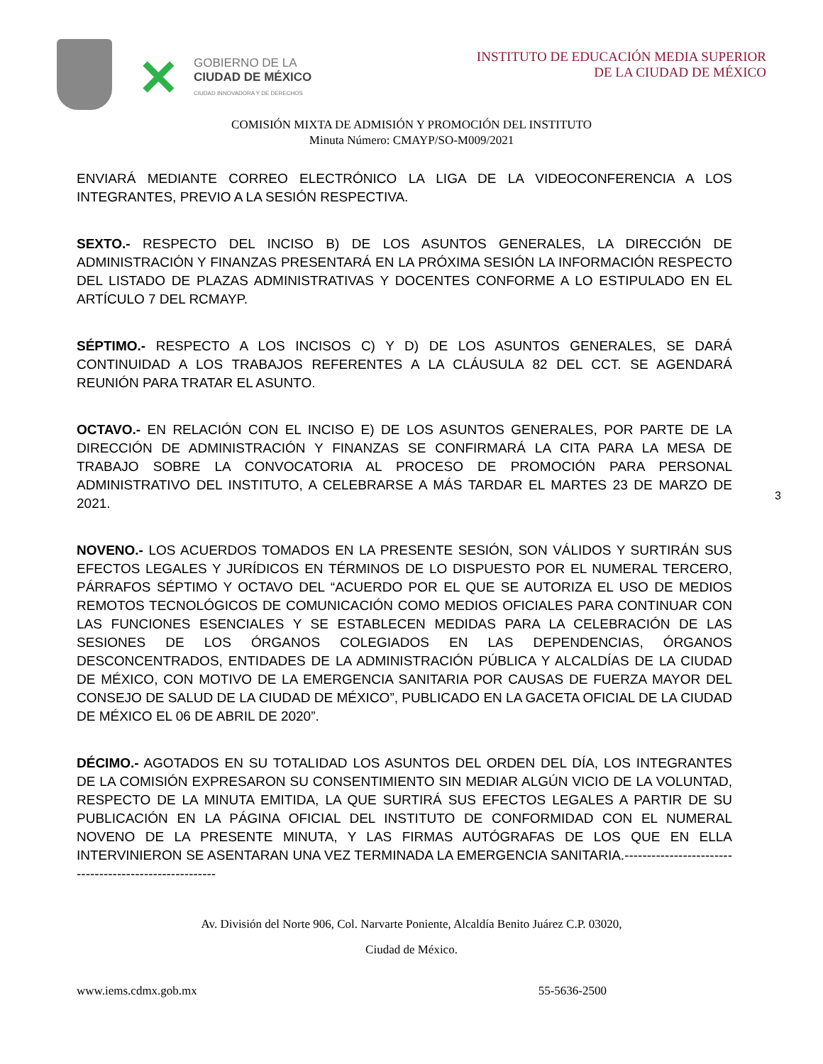✕
GOBIERNO DE LA
CIUDAD DE MÉXICO
CIUDAD INNOVADORA Y DE DERECHOS
INSTITUTO DE EDUCACIÓN MEDIA SUPERIOR
DE LA CIUDAD DE MÉXICO
COMISIÓN MIXTA DE ADMISIÓN Y PROMOCIÓN DEL INSTITUTO
Minuta Número: CMAYP/SO-M009/2021
ENVIARÁ MEDIANTE CORREO ELECTRÓNICO LA LIGA DE LA VIDEOCONFERENCIA A LOS INTEGRANTES, PREVIO A LA SESIÓN RESPECTIVA.
SEXTO.- RESPECTO DEL INCISO B) DE LOS ASUNTOS GENERALES, LA DIRECCIÓN DE ADMINISTRACIÓN Y FINANZAS PRESENTARÁ EN LA PRÓXIMA SESIÓN LA INFORMACIÓN RESPECTO DEL LISTADO DE PLAZAS ADMINISTRATIVAS Y DOCENTES CONFORME A LO ESTIPULADO EN EL ARTÍCULO 7 DEL RCMAYP.
SÉPTIMO.- RESPECTO A LOS INCISOS C) Y D) DE LOS ASUNTOS GENERALES, SE DARÁ CONTINUIDAD A LOS TRABAJOS REFERENTES A LA CLÁUSULA 82 DEL CCT. SE AGENDARÁ REUNIÓN PARA TRATAR EL ASUNTO.
OCTAVO.- EN RELACIÓN CON EL INCISO E) DE LOS ASUNTOS GENERALES, POR PARTE DE LA DIRECCIÓN DE ADMINISTRACIÓN Y FINANZAS SE CONFIRMARÁ LA CITA PARA LA MESA DE TRABAJO SOBRE LA CONVOCATORIA AL PROCESO DE PROMOCIÓN PARA PERSONAL ADMINISTRATIVO DEL INSTITUTO, A CELEBRARSE A MÁS TARDAR EL MARTES 23 DE MARZO DE 2021.
NOVENO.- LOS ACUERDOS TOMADOS EN LA PRESENTE SESIÓN, SON VÁLIDOS Y SURTIRÁN SUS EFECTOS LEGALES Y JURÍDICOS EN TÉRMINOS DE LO DISPUESTO POR EL NUMERAL TERCERO, PÁRRAFOS SÉPTIMO Y OCTAVO DEL “ACUERDO POR EL QUE SE AUTORIZA EL USO DE MEDIOS REMOTOS TECNOLÓGICOS DE COMUNICACIÓN COMO MEDIOS OFICIALES PARA CONTINUAR CON LAS FUNCIONES ESENCIALES Y SE ESTABLECEN MEDIDAS PARA LA CELEBRACIÓN DE LAS SESIONES DE LOS ÓRGANOS COLEGIADOS EN LAS DEPENDENCIAS, ÓRGANOS DESCONCENTRADOS, ENTIDADES DE LA ADMINISTRACIÓN PÚBLICA Y ALCALDÍAS DE LA CIUDAD DE MÉXICO, CON MOTIVO DE LA EMERGENCIA SANITARIA POR CAUSAS DE FUERZA MAYOR DEL CONSEJO DE SALUD DE LA CIUDAD DE MÉXICO”, PUBLICADO EN LA GACETA OFICIAL DE LA CIUDAD DE MÉXICO EL 06 DE ABRIL DE 2020”.
DÉCIMO.- AGOTADOS EN SU TOTALIDAD LOS ASUNTOS DEL ORDEN DEL DÍA, LOS INTEGRANTES DE LA COMISIÓN EXPRESARON SU CONSENTIMIENTO SIN MEDIAR ALGÚN VICIO DE LA VOLUNTAD, RESPECTO DE LA MINUTA EMITIDA, LA QUE SURTIRÁ SUS EFECTOS LEGALES A PARTIR DE SU PUBLICACIÓN EN LA PÁGINA OFICIAL DEL INSTITUTO DE CONFORMIDAD CON EL NUMERAL NOVENO DE LA PRESENTE MINUTA, Y LAS FIRMAS AUTÓGRAFAS DE LOS QUE EN ELLA INTERVINIERON SE ASENTARAN UNA VEZ TERMINADA LA EMERGENCIA SANITARIA.-------------------------------------------------------
3
Av. División del Norte 906, Col. Narvarte Poniente, Alcaldía Benito Juárez C.P. 03020,
Ciudad de México.
www.iems.cdmx.gob.mx 55-5636-2500